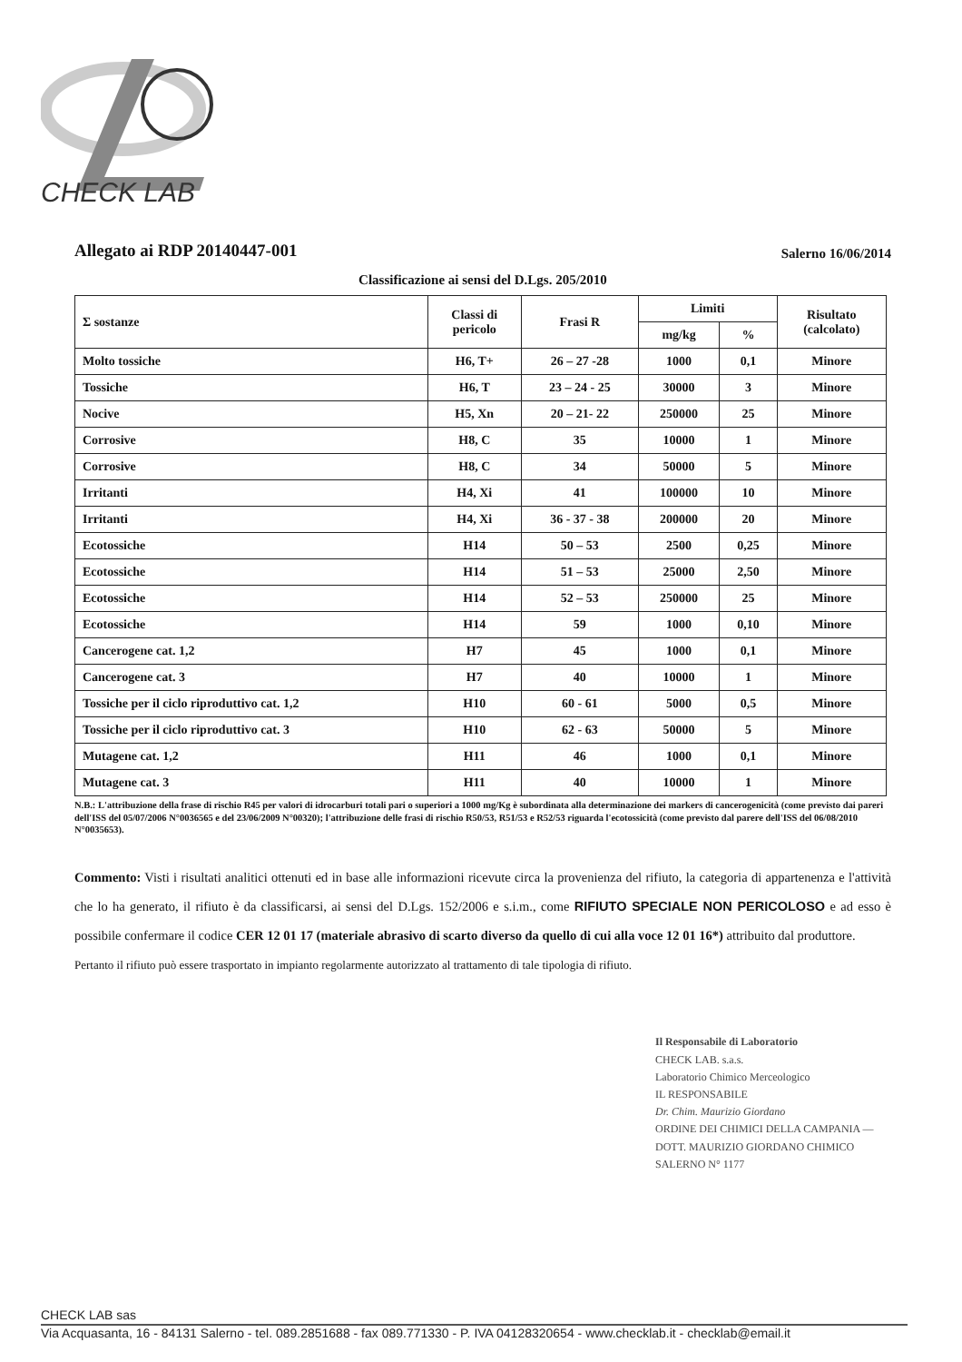CHECK LAB
Allegato ai RDP 20140447-001 Salerno 16/06/2014
Classificazione ai sensi del D.Lgs. 205/2010
| Σ sostanze | Classi di pericolo | Frasi R | Limiti | | Risultato (calcolato) |
| --- | --- | --- | --- | --- | --- |
| | | | mg/kg | % | |
| Molto tossiche | H6, T+ | 26 – 27 -28 | 1000 | 0,1 | Minore |
| Tossiche | H6, T | 23 – 24 - 25 | 30000 | 3 | Minore |
| Nocive | H5, Xn | 20 – 21- 22 | 250000 | 25 | Minore |
| Corrosive | H8, C | 35 | 10000 | 1 | Minore |
| Corrosive | H8, C | 34 | 50000 | 5 | Minore |
| Irritanti | H4, Xi | 41 | 100000 | 10 | Minore |
| Irritanti | H4, Xi | 36 - 37 - 38 | 200000 | 20 | Minore |
| Ecotossiche | H14 | 50 – 53 | 2500 | 0,25 | Minore |
| Ecotossiche | H14 | 51 – 53 | 25000 | 2,50 | Minore |
| Ecotossiche | H14 | 52 – 53 | 250000 | 25 | Minore |
| Ecotossiche | H14 | 59 | 1000 | 0,10 | Minore |
| Cancerogene cat. 1,2 | H7 | 45 | 1000 | 0,1 | Minore |
| Cancerogene cat. 3 | H7 | 40 | 10000 | 1 | Minore |
| Tossiche per il ciclo riproduttivo cat. 1,2 | H10 | 60 - 61 | 5000 | 0,5 | Minore |
| Tossiche per il ciclo riproduttivo cat. 3 | H10 | 62 - 63 | 50000 | 5 | Minore |
| Mutagene cat. 1,2 | H11 | 46 | 1000 | 0,1 | Minore |
| Mutagene cat. 3 | H11 | 40 | 10000 | 1 | Minore |
N.B.: L'attribuzione della frase di rischio R45 per valori di idrocarburi totali pari o superiori a 1000 mg/Kg è subordinata alla determinazione dei markers di cancerogenicità (come previsto dai pareri dell'ISS del 05/07/2006 N°0036565 e del 23/06/2009 N°00320); l'attribuzione delle frasi di rischio R50/53, R51/53 e R52/53 riguarda l'ecotossicità (come previsto dal parere dell'ISS del 06/08/2010 N°0035653).
Commento: Visti i risultati analitici ottenuti ed in base alle informazioni ricevute circa la provenienza del rifiuto, la categoria di appartenenza e l'attività che lo ha generato, il rifiuto è da classificarsi, ai sensi del D.Lgs. 152/2006 e s.i.m., come RIFIUTO SPECIALE NON PERICOLOSO e ad esso è possibile confermare il codice CER 12 01 17 (materiale abrasivo di scarto diverso da quello di cui alla voce 12 01 16*) attribuito dal produttore.
Pertanto il rifiuto può essere trasportato in impianto regolarmente autorizzato al trattamento di tale tipologia di rifiuto.
Il Responsabile di Laboratorio
CHECK LAB. s.a.s.
Laboratorio Chimico Merceologico
IL RESPONSABILE
Dr. Chim. Maurizio Giordano
ORDINE DEI CHIMICI DELLA CAMPANIA — DOTT. MAURIZIO GIORDANO CHIMICO SALERNO N° 1177
CHECK LAB sas
Via Acquasanta, 16 - 84131 Salerno - tel. 089.2851688 - fax 089.771330 - P. IVA 04128320654 - www.checklab.it - checklab@email.it